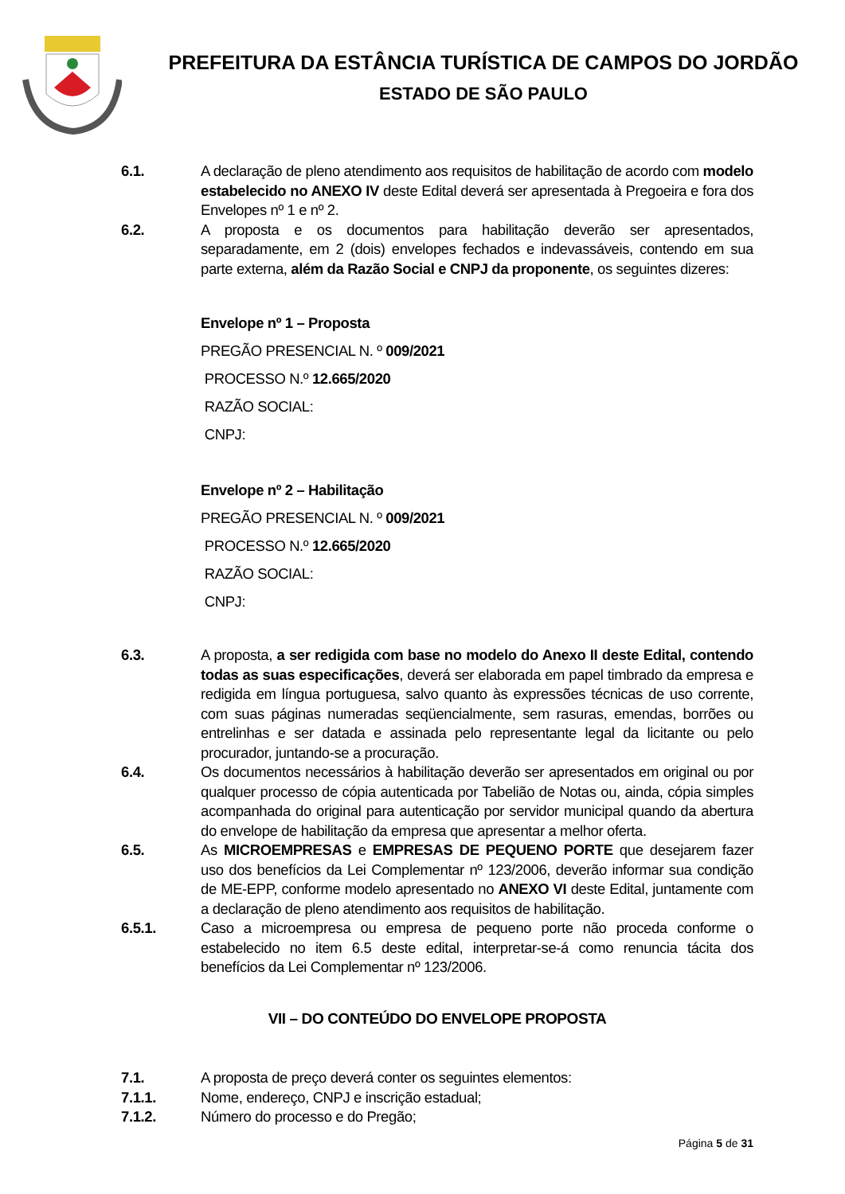PREFEITURA DA ESTÂNCIA TURÍSTICA DE CAMPOS DO JORDÃO
ESTADO DE SÃO PAULO
6.1. A declaração de pleno atendimento aos requisitos de habilitação de acordo com modelo estabelecido no ANEXO IV deste Edital deverá ser apresentada à Pregoeira e fora dos Envelopes nº 1 e nº 2.
6.2. A proposta e os documentos para habilitação deverão ser apresentados, separadamente, em 2 (dois) envelopes fechados e indevassáveis, contendo em sua parte externa, além da Razão Social e CNPJ da proponente, os seguintes dizeres:
Envelope nº 1 – Proposta
PREGÃO PRESENCIAL N. º 009/2021
PROCESSO N.º 12.665/2020
RAZÃO SOCIAL:
CNPJ:
Envelope nº 2 – Habilitação
PREGÃO PRESENCIAL N. º 009/2021
PROCESSO N.º 12.665/2020
RAZÃO SOCIAL:
CNPJ:
6.3. A proposta, a ser redigida com base no modelo do Anexo II deste Edital, contendo todas as suas especificações, deverá ser elaborada em papel timbrado da empresa e redigida em língua portuguesa, salvo quanto às expressões técnicas de uso corrente, com suas páginas numeradas seqüencialmente, sem rasuras, emendas, borrões ou entrelinhas e ser datada e assinada pelo representante legal da licitante ou pelo procurador, juntando-se a procuração.
6.4. Os documentos necessários à habilitação deverão ser apresentados em original ou por qualquer processo de cópia autenticada por Tabelião de Notas ou, ainda, cópia simples acompanhada do original para autenticação por servidor municipal quando da abertura do envelope de habilitação da empresa que apresentar a melhor oferta.
6.5. As MICROEMPRESAS e EMPRESAS DE PEQUENO PORTE que desejarem fazer uso dos benefícios da Lei Complementar nº 123/2006, deverão informar sua condição de ME-EPP, conforme modelo apresentado no ANEXO VI deste Edital, juntamente com a declaração de pleno atendimento aos requisitos de habilitação.
6.5.1. Caso a microempresa ou empresa de pequeno porte não proceda conforme o estabelecido no item 6.5 deste edital, interpretar-se-á como renuncia tácita dos benefícios da Lei Complementar nº 123/2006.
VII – DO CONTEÚDO DO ENVELOPE PROPOSTA
7.1. A proposta de preço deverá conter os seguintes elementos:
7.1.1. Nome, endereço, CNPJ e inscrição estadual;
7.1.2. Número do processo e do Pregão;
Página 5 de 31